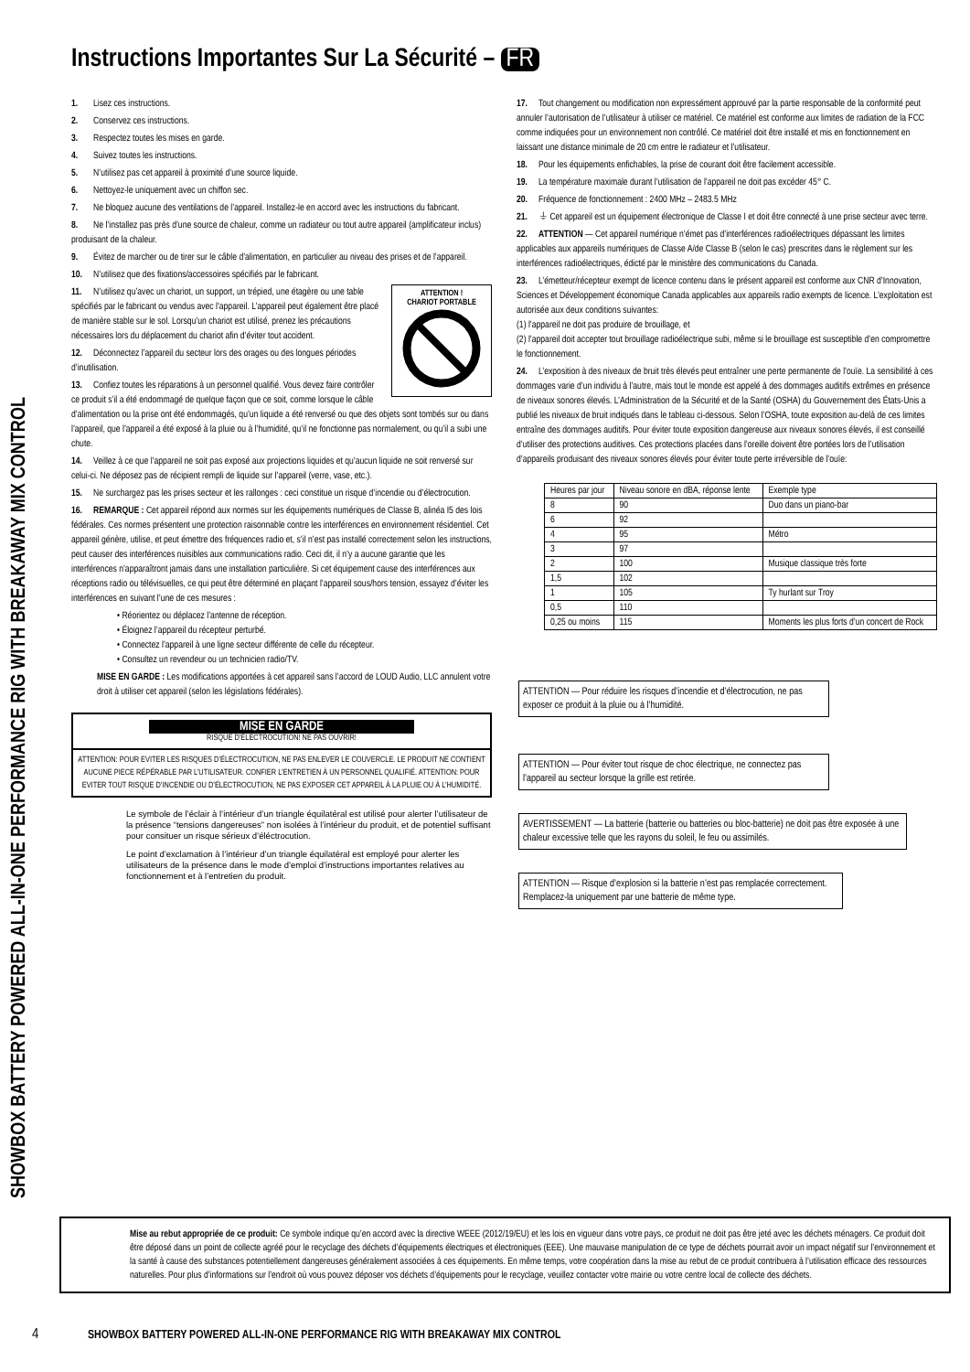SHOWBOX BATTERY POWERED ALL-IN-ONE PERFORMANCE RIG WITH BREAKAWAY MIX CONTROL
Instructions Importantes Sur La Sécurité – FR
1. Lisez ces instructions.
2. Conservez ces instructions.
3. Respectez toutes les mises en garde.
4. Suivez toutes les instructions.
5. N’utilisez pas cet appareil à proximité d’une source liquide.
6. Nettoyez-le uniquement avec un chiffon sec.
7. Ne bloquez aucune des ventilations de l’appareil. Installez-le en accord avec les instructions du fabricant.
8. Ne l’installez pas près d’une source de chaleur, comme un radiateur ou tout autre appareil (amplificateur inclus) produisant de la chaleur.
9. Évitez de marcher ou de tirer sur le câble d’alimentation, en particulier au niveau des prises et de l’appareil.
10. N’utilisez que des fixations/accessoires spécifiés par le fabricant.
ATTENTION !
CHARIOT PORTABLE
11. N’utilisez qu’avec un chariot, un support, un trépied, une étagère ou une table spécifiés par le fabricant ou vendus avec l’appareil. L’appareil peut également être placé de manière stable sur le sol. Lorsqu’un chariot est utilisé, prenez les précautions nécessaires lors du déplacement du chariot afin d’éviter tout accident.
12. Déconnectez l’appareil du secteur lors des orages ou des longues périodes d’inutilisation.
13. Confiez toutes les réparations à un personnel qualifié. Vous devez faire contrôler ce produit s’il a été endommagé de quelque façon que ce soit, comme lorsque le câble d’alimentation ou la prise ont été endommagés, qu’un liquide a été renversé ou que des objets sont tombés sur ou dans l’appareil, que l’appareil a été exposé à la pluie ou à l’humidité, qu’il ne fonctionne pas normalement, ou qu’il a subi une chute.
14. Veillez à ce que l’appareil ne soit pas exposé aux projections liquides et qu’aucun liquide ne soit renversé sur celui-ci. Ne déposez pas de récipient rempli de liquide sur l’appareil (verre, vase, etc.).
15. Ne surchargez pas les prises secteur et les rallonges : ceci constitue un risque d’incendie ou d’électrocution.
16. REMARQUE : Cet appareil répond aux normes sur les équipements numériques de Classe B, alinéa I5 des lois fédérales. Ces normes présentent une protection raisonnable contre les interférences en environnement résidentiel. Cet appareil génère, utilise, et peut émettre des fréquences radio et, s’il n’est pas installé correctement selon les instructions, peut causer des interférences nuisibles aux communications radio. Ceci dit, il n’y a aucune garantie que les interférences n’apparaîtront jamais dans une installation particulière. Si cet équipement cause des interférences aux réceptions radio ou télévisuelles, ce qui peut être déterminé en plaçant l’appareil sous/hors tension, essayez d’éviter les interférences en suivant l’une de ces mesures :
• Réorientez ou déplacez l’antenne de réception.
• Éloignez l’appareil du récepteur perturbé.
• Connectez l’appareil à une ligne secteur différente de celle du récepteur.
• Consultez un revendeur ou un technicien radio/TV.
MISE EN GARDE : Les modifications apportées à cet appareil sans l’accord de LOUD Audio, LLC annulent votre droit à utiliser cet appareil (selon les législations fédérales).
MISE EN GARDE
RISQUE D’ÉLECTROCUTION! NE PAS OUVRIR!
ATTENTION: POUR EVITER LES RISQUES D’ÉLECTROCUTION, NE PAS ENLEVER LE COUVERCLE. LE PRODUIT NE CONTIENT AUCUNE PIECE RÉPÉRABLE PAR L’UTILISATEUR. CONFIER L’ENTRETIEN À UN PERSONNEL QUALIFIÉ. ATTENTION: POUR EVITER TOUT RISQUE D’INCENDIE OU D’ÉLECTROCUTION, NE PAS EXPOSER CET APPAREIL À LA PLUIE OU À L’HUMIDITÉ.
Le symbole de l’éclair à l’intérieur d’un triangle équilatéral est utilisé pour alerter l’utilisateur de la présence “tensions dangereuses” non isolées à l’intérieur du produit, et de potentiel suffisant pour consituer un risque sérieux d’éléctrocution.
Le point d’exclamation à l’intérieur d’un triangle équilatéral est employé pour alerter les utilisateurs de la présence dans le mode d’emploi d’instructions importantes relatives au fonctionnement et à l’entretien du produit.
17. Tout changement ou modification non expressément approuvé par la partie responsable de la conformité peut annuler l’autorisation de l’utilisateur à utiliser ce matériel. Ce matériel est conforme aux limites de radiation de la FCC comme indiquées pour un environnement non contrôlé. Ce matériel doit être installé et mis en fonctionnement en laissant une distance minimale de 20 cm entre le radiateur et l’utilisateur.
18. Pour les équipements enfichables, la prise de courant doit être facilement accessible.
19. La température maximale durant l’utilisation de l’appareil ne doit pas excéder 45° C.
20. Fréquence de fonctionnement : 2400 MHz – 2483.5 MHz
21. ⏚ Cet appareil est un équipement électronique de Classe I et doit être connecté à une prise secteur avec terre.
22. ATTENTION — Cet appareil numérique n’émet pas d’interférences radioélectriques dépassant les limites applicables aux appareils numériques de Classe A/de Classe B (selon le cas) prescrites dans le règlement sur les interférences radioélectriques, édicté par le ministère des communications du Canada.
23. L’émetteur/récepteur exempt de licence contenu dans le présent appareil est conforme aux CNR d’Innovation, Sciences et Développement économique Canada applicables aux appareils radio exempts de licence. L’exploitation est autorisée aux deux conditions suivantes:
(1) l’appareil ne doit pas produire de brouillage, et
(2) l’appareil doit accepter tout brouillage radioélectrique subi, même si le brouillage est susceptible d’en compromettre le fonctionnement.
24. L’exposition à des niveaux de bruit très élevés peut entraîner une perte permanente de l’ouïe. La sensibilité à ces dommages varie d’un individu à l’autre, mais tout le monde est appelé à des dommages auditifs extrêmes en présence de niveaux sonores élevés. L’Administration de la Sécurité et de la Santé (OSHA) du Gouvernement des États-Unis a publié les niveaux de bruit indiqués dans le tableau ci-dessous. Selon l’OSHA, toute exposition au-delà de ces limites entraîne des dommages auditifs. Pour éviter toute exposition dangereuse aux niveaux sonores élevés, il est conseillé d’utiliser des protections auditives. Ces protections placées dans l’oreille doivent être portées lors de l’utilisation d’appareils produisant des niveaux sonores élevés pour éviter toute perte irréversible de l’ouïe:
| Heures par jour | Niveau sonore en dBA, réponse lente | Exemple type |
| --- | --- | --- |
| 8 | 90 | Duo dans un piano-bar |
| 6 | 92 | |
| 4 | 95 | Métro |
| 3 | 97 | |
| 2 | 100 | Musique classique très forte |
| 1,5 | 102 | |
| 1 | 105 | Ty hurlant sur Troy |
| 0,5 | 110 | |
| 0,25 ou moins | 115 | Moments les plus forts d’un concert de Rock |
ATTENTION — Pour réduire les risques d’incendie et d’électrocution, ne pas exposer ce produit à la pluie ou à l’humidité.
ATTENTION — Pour éviter tout risque de choc électrique, ne connectez pas l’appareil au secteur lorsque la grille est retirée.
AVERTISSEMENT — La batterie (batterie ou batteries ou bloc-batterie) ne doit pas être exposée à une chaleur excessive telle que les rayons du soleil, le feu ou assimilés.
ATTENTION — Risque d’explosion si la batterie n’est pas remplacée correctement. Remplacez-la uniquement par une batterie de même type.
Mise au rebut appropriée de ce produit: Ce symbole indique qu’en accord avec la directive WEEE (2012/19/EU) et les lois en vigueur dans votre pays, ce produit ne doit pas être jeté avec les déchets ménagers. Ce produit doit être déposé dans un point de collecte agréé pour le recyclage des déchets d’équipements électriques et électroniques (EEE). Une mauvaise manipulation de ce type de déchets pourrait avoir un impact négatif sur l’environnement et la santé à cause des substances potentiellement dangereuses généralement associées à ces équipements. En même temps, votre coopération dans la mise au rebut de ce produit contribuera à l’utilisation efficace des ressources naturelles. Pour plus d’informations sur l’endroit où vous pouvez déposer vos déchets d’équipements pour le recyclage, veuillez contacter votre mairie ou votre centre local de collecte des déchets.
4 SHOWBOX BATTERY POWERED ALL-IN-ONE PERFORMANCE RIG WITH BREAKAWAY MIX CONTROL